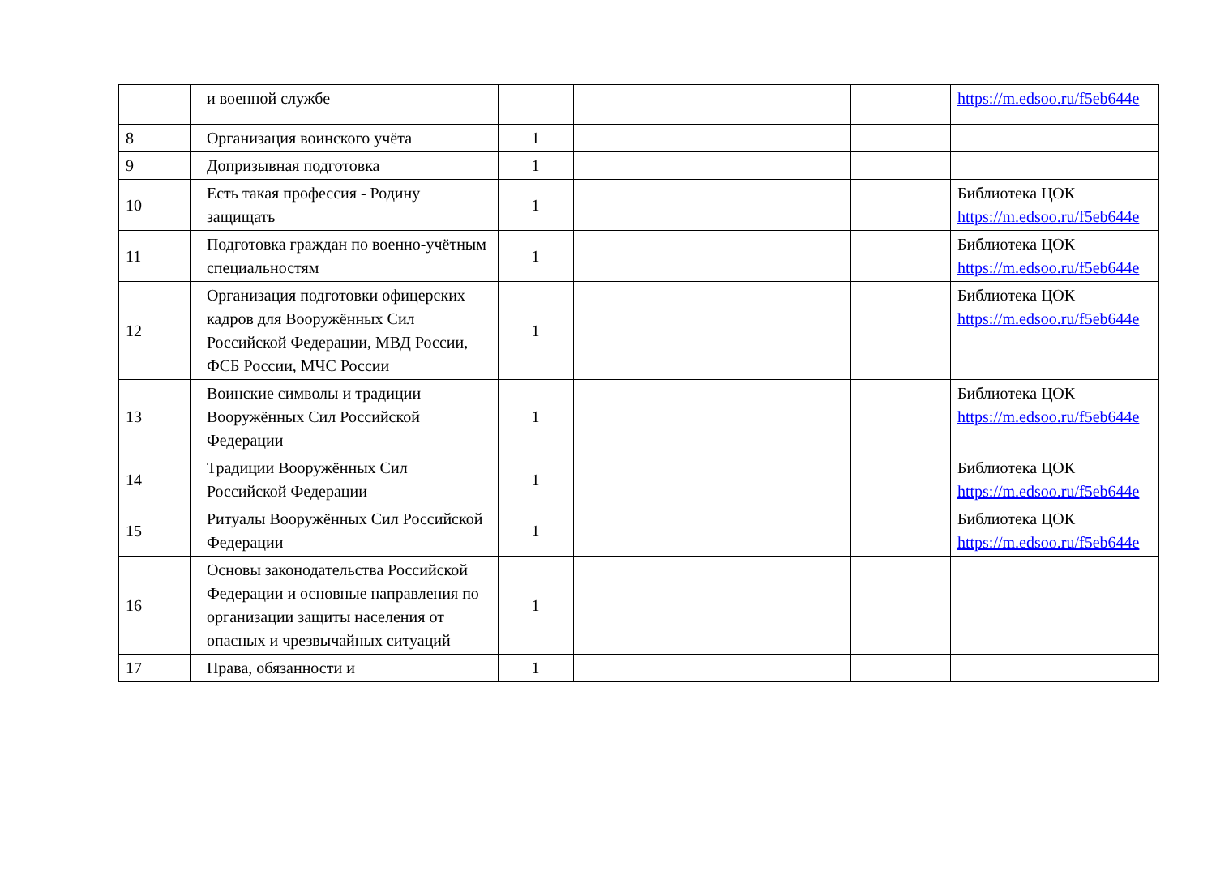| | и военной службе | | | | | https://m.edsoo.ru/f5eb644e |
| 8 | Организация воинского учёта | 1 | | | | |
| 9 | Допризывная подготовка | 1 | | | | |
| 10 | Есть такая профессия - Родину защищать | 1 | | | | Библиотека ЦОК https://m.edsoo.ru/f5eb644e |
| 11 | Подготовка граждан по военно-учётным специальностям | 1 | | | | Библиотека ЦОК https://m.edsoo.ru/f5eb644e |
| 12 | Организация подготовки офицерских кадров для Вооружённых Сил Российской Федерации, МВД России, ФСБ России, МЧС России | 1 | | | | Библиотека ЦОК https://m.edsoo.ru/f5eb644e |
| 13 | Воинские символы и традиции Вооружённых Сил Российской Федерации | 1 | | | | Библиотека ЦОК https://m.edsoo.ru/f5eb644e |
| 14 | Традиции Вооружённых Сил Российской Федерации | 1 | | | | Библиотека ЦОК https://m.edsoo.ru/f5eb644e |
| 15 | Ритуалы Вооружённых Сил Российской Федерации | 1 | | | | Библиотека ЦОК https://m.edsoo.ru/f5eb644e |
| 16 | Основы законодательства Российской Федерации и основные направления по организации защиты населения от опасных и чрезвычайных ситуаций | 1 | | | | |
| 17 | Права, обязанности и | 1 | | | | |